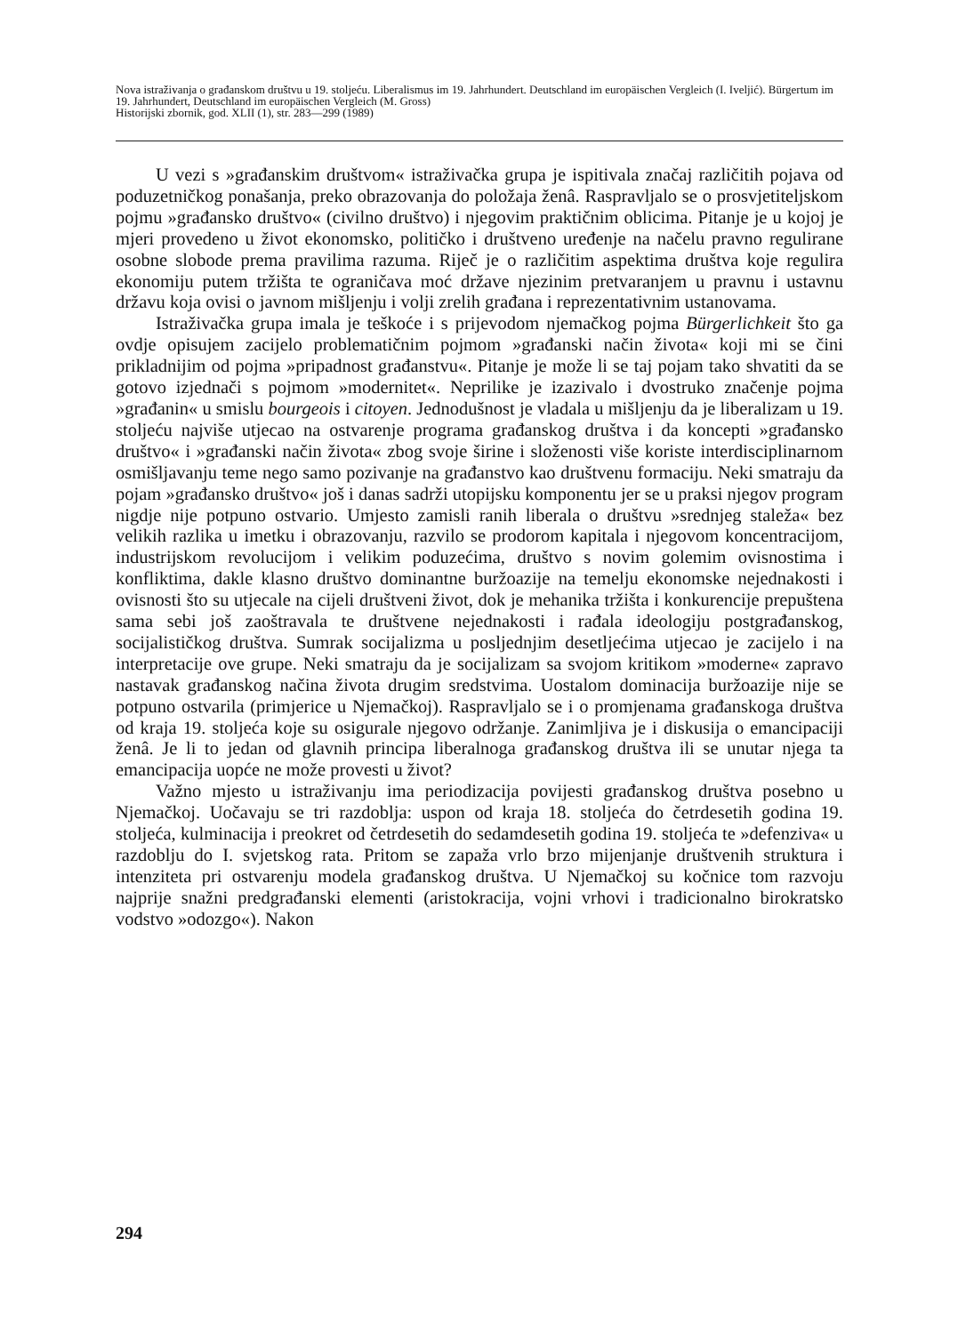Nova istraživanja o građanskom društvu u 19. stoljeću. Liberalismus im 19. Jahrhundert. Deutschland im europäischen Vergleich (I. Iveljić). Bürgertum im 19. Jahrhundert, Deutschland im europäischen Vergleich (M. Gross)
Historijski zbornik, god. XLII (1), str. 283—299 (1989)
U vezi s »građanskim društvom« istraživačka grupa je ispitivala značaj različitih pojava od poduzetničkog ponašanja, preko obrazovanja do položaja ženâ. Raspravljalo se o prosvjetiteljskom pojmu »građansko društvo« (civilno društvo) i njegovim praktičnim oblicima. Pitanje je u kojoj je mjeri provedeno u život ekonomsko, političko i društveno uređenje na načelu pravno regulirane osobne slobode prema pravilima razuma. Riječ je o različitim aspektima društva koje regulira ekonomiju putem tržišta te ograničava moć države njezinim pretvaranjem u pravnu i ustavnu državu koja ovisi o javnom mišljenju i volji zrelih građana i reprezentativnim ustanovama.
Istraživačka grupa imala je teškoće i s prijevodom njemačkog pojma Bürgerlichkeit što ga ovdje opisujem zacijelo problematičnim pojmom »građanski način života« koji mi se čini prikladnijim od pojma »pripadnost građanstvu«. Pitanje je može li se taj pojam tako shvatiti da se gotovo izjednači s pojmom »modernitet«. Neprilike je izazivalo i dvostruko značenje pojma »građanin« u smislu bourgeois i citoyen. Jednodušnost je vladala u mišljenju da je liberalizam u 19. stoljeću najviše utjecao na ostvarenje programa građanskog društva i da koncepti »građansko društvo« i »građanski način života« zbog svoje širine i složenosti više koriste interdisciplinarnom osmišljavanju teme nego samo pozivanje na građanstvo kao društvenu formaciju. Neki smatraju da pojam »građansko društvo« još i danas sadrži utopijsku komponentu jer se u praksi njegov program nigdje nije potpuno ostvario. Umjesto zamisli ranih liberala o društvu »srednjeg staleža« bez velikih razlika u imetku i obrazovanju, razvilo se prodorom kapitala i njegovom koncentracijom, industrijskom revolucijom i velikim poduzećima, društvo s novim golemim ovisnostima i konfliktima, dakle klasno društvo dominantne buržoazije na temelju ekonomske nejednakosti i ovisnosti što su utjecale na cijeli društveni život, dok je mehanika tržišta i konkurencije prepuštena sama sebi još zaoštravala te društvene nejednakosti i rađala ideologiju postgrađanskog, socijalističkog društva. Sumrak socijalizma u posljednjim desetljećima utjecao je zacijelo i na interpretacije ove grupe. Neki smatraju da je socijalizam sa svojom kritikom »moderne« zapravo nastavak građanskog načina života drugim sredstvima. Uostalom dominacija buržoazije nije se potpuno ostvarila (primjerice u Njemačkoj). Raspravljalo se i o promjenama građanskoga društva od kraja 19. stoljeća koje su osigurale njegovo održanje. Zanimljiva je i diskusija o emancipaciji ženâ. Je li to jedan od glavnih principa liberalnoga građanskog društva ili se unutar njega ta emancipacija uopće ne može provesti u život?
Važno mjesto u istraživanju ima periodizacija povijesti građanskog društva posebno u Njemačkoj. Uočavaju se tri razdoblja: uspon od kraja 18. stoljeća do četrdesetih godina 19. stoljeća, kulminacija i preokret od četrdesetih do sedamdesetih godina 19. stoljeća te »defenziva« u razdoblju do I. svjetskog rata. Pritom se zapaža vrlo brzo mijenjanje društvenih struktura i intenziteta pri ostvarenju modela građanskog društva. U Njemačkoj su kočnice tom razvoju najprije snažni predgrađanski elementi (aristokracija, vojni vrhovi i tradicionalno birokratsko vodstvo »odozgo«). Nakon
294